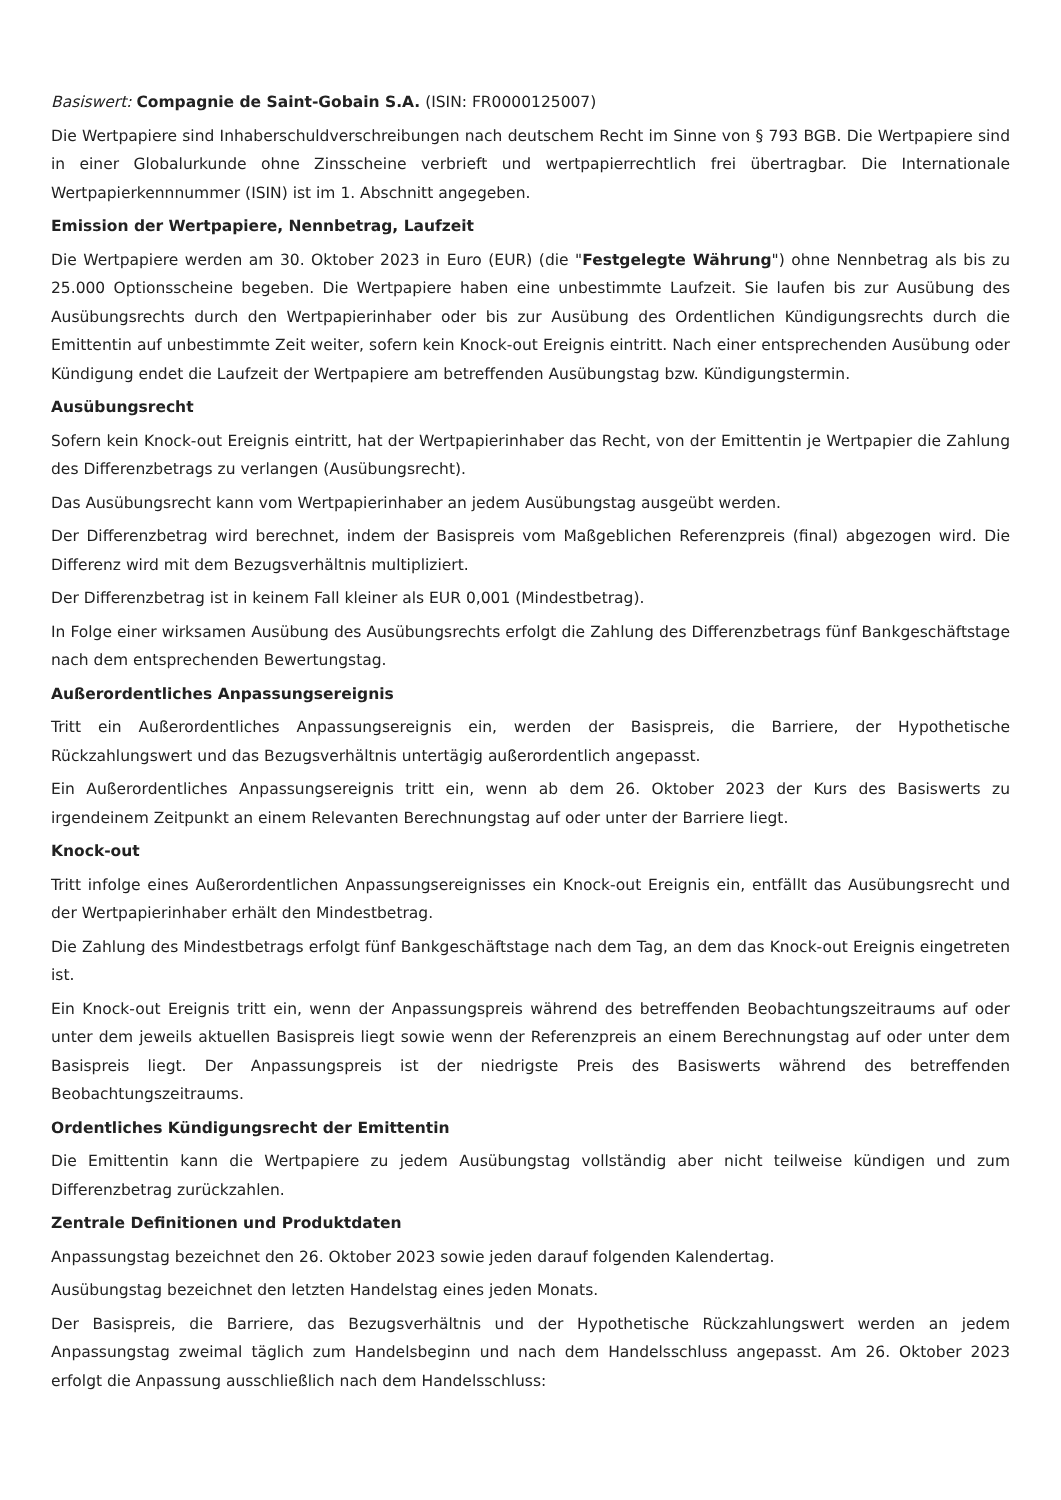Basiswert: Compagnie de Saint-Gobain S.A. (ISIN: FR0000125007)
Die Wertpapiere sind Inhaberschuldverschreibungen nach deutschem Recht im Sinne von § 793 BGB. Die Wertpapiere sind in einer Globalurkunde ohne Zinsscheine verbrieft und wertpapierrechtlich frei übertragbar. Die Internationale Wertpapierkennnummer (ISIN) ist im 1. Abschnitt angegeben.
Emission der Wertpapiere, Nennbetrag, Laufzeit
Die Wertpapiere werden am 30. Oktober 2023 in Euro (EUR) (die "Festgelegte Währung") ohne Nennbetrag als bis zu 25.000 Optionsscheine begeben. Die Wertpapiere haben eine unbestimmte Laufzeit. Sie laufen bis zur Ausübung des Ausübungsrechts durch den Wertpapierinhaber oder bis zur Ausübung des Ordentlichen Kündigungsrechts durch die Emittentin auf unbestimmte Zeit weiter, sofern kein Knock-out Ereignis eintritt. Nach einer entsprechenden Ausübung oder Kündigung endet die Laufzeit der Wertpapiere am betreffenden Ausübungstag bzw. Kündigungstermin.
Ausübungsrecht
Sofern kein Knock-out Ereignis eintritt, hat der Wertpapierinhaber das Recht, von der Emittentin je Wertpapier die Zahlung des Differenzbetrags zu verlangen (Ausübungsrecht).
Das Ausübungsrecht kann vom Wertpapierinhaber an jedem Ausübungstag ausgeübt werden.
Der Differenzbetrag wird berechnet, indem der Basispreis vom Maßgeblichen Referenzpreis (final) abgezogen wird. Die Differenz wird mit dem Bezugsverhältnis multipliziert.
Der Differenzbetrag ist in keinem Fall kleiner als EUR 0,001 (Mindestbetrag).
In Folge einer wirksamen Ausübung des Ausübungsrechts erfolgt die Zahlung des Differenzbetrags fünf Bankgeschäftstage nach dem entsprechenden Bewertungstag.
Außerordentliches Anpassungsereignis
Tritt ein Außerordentliches Anpassungsereignis ein, werden der Basispreis, die Barriere, der Hypothetische Rückzahlungswert und das Bezugsverhältnis untertägig außerordentlich angepasst.
Ein Außerordentliches Anpassungsereignis tritt ein, wenn ab dem 26. Oktober 2023 der Kurs des Basiswerts zu irgendeinem Zeitpunkt an einem Relevanten Berechnungstag auf oder unter der Barriere liegt.
Knock-out
Tritt infolge eines Außerordentlichen Anpassungsereignisses ein Knock-out Ereignis ein, entfällt das Ausübungsrecht und der Wertpapierinhaber erhält den Mindestbetrag.
Die Zahlung des Mindestbetrags erfolgt fünf Bankgeschäftstage nach dem Tag, an dem das Knock-out Ereignis eingetreten ist.
Ein Knock-out Ereignis tritt ein, wenn der Anpassungspreis während des betreffenden Beobachtungszeitraums auf oder unter dem jeweils aktuellen Basispreis liegt sowie wenn der Referenzpreis an einem Berechnungstag auf oder unter dem Basispreis liegt. Der Anpassungspreis ist der niedrigste Preis des Basiswerts während des betreffenden Beobachtungszeitraums.
Ordentliches Kündigungsrecht der Emittentin
Die Emittentin kann die Wertpapiere zu jedem Ausübungstag vollständig aber nicht teilweise kündigen und zum Differenzbetrag zurückzahlen.
Zentrale Definitionen und Produktdaten
Anpassungstag bezeichnet den 26. Oktober 2023 sowie jeden darauf folgenden Kalendertag.
Ausübungstag bezeichnet den letzten Handelstag eines jeden Monats.
Der Basispreis, die Barriere, das Bezugsverhältnis und der Hypothetische Rückzahlungswert werden an jedem Anpassungstag zweimal täglich zum Handelsbeginn und nach dem Handelsschluss angepasst. Am 26. Oktober 2023 erfolgt die Anpassung ausschließlich nach dem Handelsschluss: